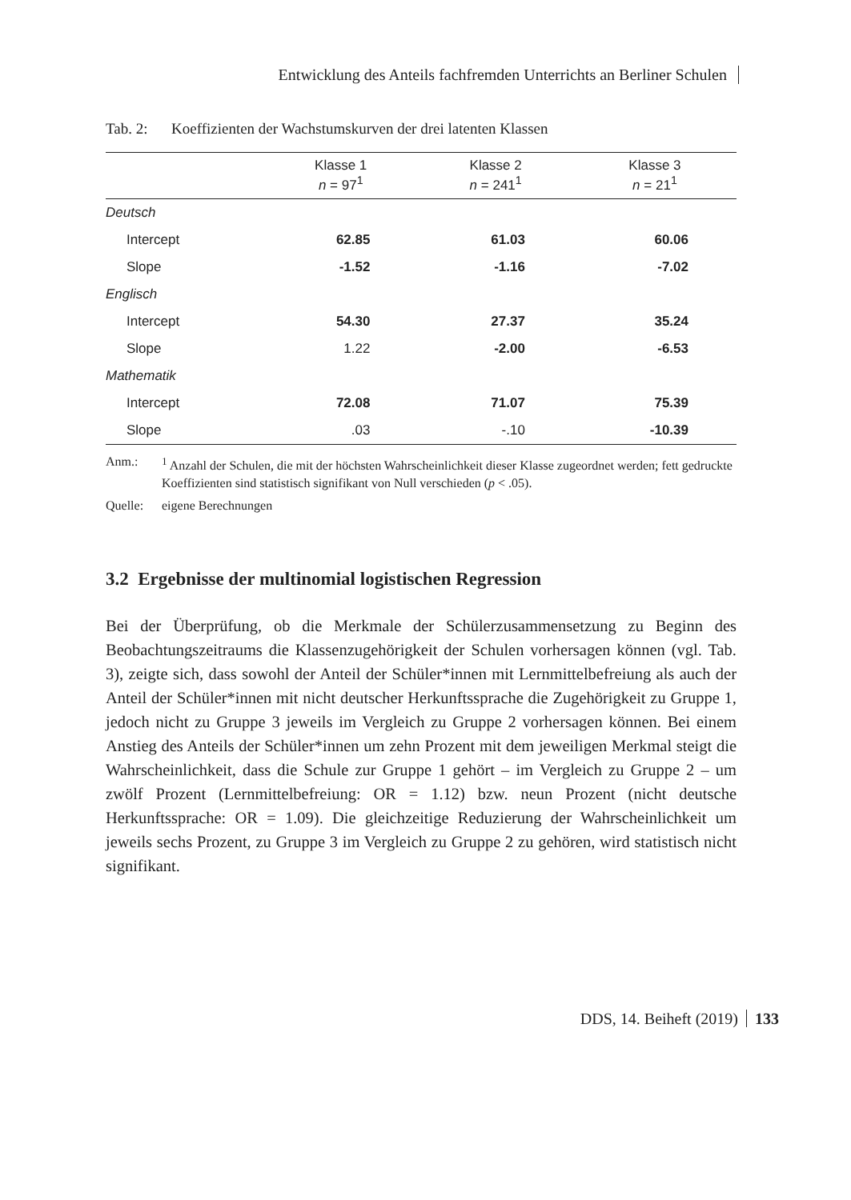Entwicklung des Anteils fachfremden Unterrichts an Berliner Schulen
Tab. 2: Koeffizienten der Wachstumskurven der drei latenten Klassen
| | Klasse 1 n = 97<sup>1</sup> | Klasse 2 n = 241<sup>1</sup> | Klasse 3 n = 21<sup>1</sup> |
| --- | --- | --- | --- |
| Deutsch | | | |
| Intercept | 62.85 | 61.03 | 60.06 |
| Slope | -1.52 | -1.16 | -7.02 |
| Englisch | | | |
| Intercept | 54.30 | 27.37 | 35.24 |
| Slope | 1.22 | -2.00 | -6.53 |
| Mathematik | | | |
| Intercept | 72.08 | 71.07 | 75.39 |
| Slope | .03 | -.10 | -10.39 |
Anm.: <sup>1</sup> Anzahl der Schulen, die mit der höchsten Wahrscheinlichkeit dieser Klasse zugeordnet werden; fett gedruckte Koeffizienten sind statistisch signifikant von Null verschieden (p < .05).
Quelle: eigene Berechnungen
3.2 Ergebnisse der multinomial logistischen Regression
Bei der Überprüfung, ob die Merkmale der Schülerzusammensetzung zu Beginn des Beobachtungszeitraums die Klassenzugehörigkeit der Schulen vorhersagen können (vgl. Tab. 3), zeigte sich, dass sowohl der Anteil der Schüler*innen mit Lernmittelbefreiung als auch der Anteil der Schüler*innen mit nicht deutscher Herkunftssprache die Zugehörigkeit zu Gruppe 1, jedoch nicht zu Gruppe 3 jeweils im Vergleich zu Gruppe 2 vorhersagen können. Bei einem Anstieg des Anteils der Schüler*innen um zehn Prozent mit dem jeweiligen Merkmal steigt die Wahrscheinlichkeit, dass die Schule zur Gruppe 1 gehört – im Vergleich zu Gruppe 2 – um zwölf Prozent (Lernmittelbefreiung: OR = 1.12) bzw. neun Prozent (nicht deutsche Herkunftssprache: OR = 1.09). Die gleichzeitige Reduzierung der Wahrscheinlichkeit um jeweils sechs Prozent, zu Gruppe 3 im Vergleich zu Gruppe 2 zu gehören, wird statistisch nicht signifikant.
DDS, 14. Beiheft (2019) 133